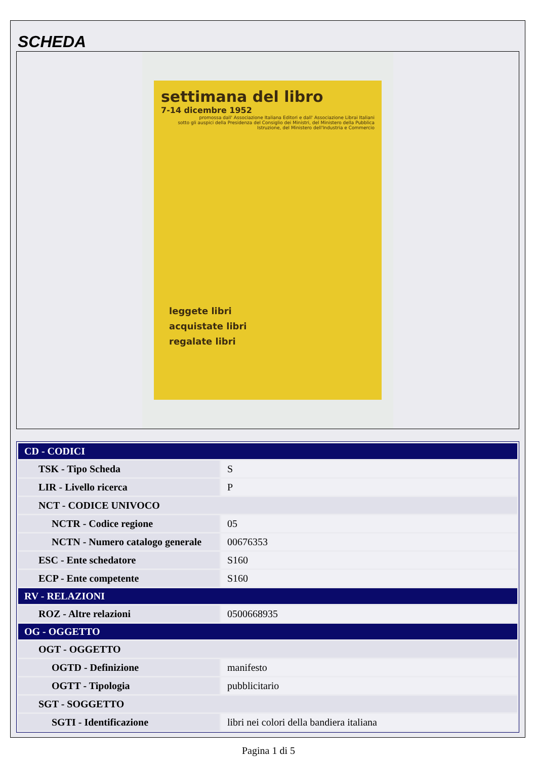SCHEDA
settimana del libro
7-14 dicembre 1952
promossa dall' Associazione Italiana Editori e dall' Associazione Librai Italiani
sotto gli auspici della Presidenza del Consiglio dei Ministri, del Ministero della Pubblica Istruzione, del Ministero dell'Industria e Commercio
leggete libri
acquistate libri
regalate libri
| CD - CODICI | |
| --- | --- |
| TSK - Tipo Scheda | S |
| LIR - Livello ricerca | P |
| NCT - CODICE UNIVOCO | |
| NCTR - Codice regione | 05 |
| NCTN - Numero catalogo generale | 00676353 |
| ESC - Ente schedatore | S160 |
| ECP - Ente competente | S160 |
| RV - RELAZIONI | |
| ROZ - Altre relazioni | 0500668935 |
| OG - OGGETTO | |
| OGT - OGGETTO | |
| OGTD - Definizione | manifesto |
| OGTT - Tipologia | pubblicitario |
| SGT - SOGGETTO | |
| SGTI - Identificazione | libri nei colori della bandiera italiana |
Pagina 1 di 5